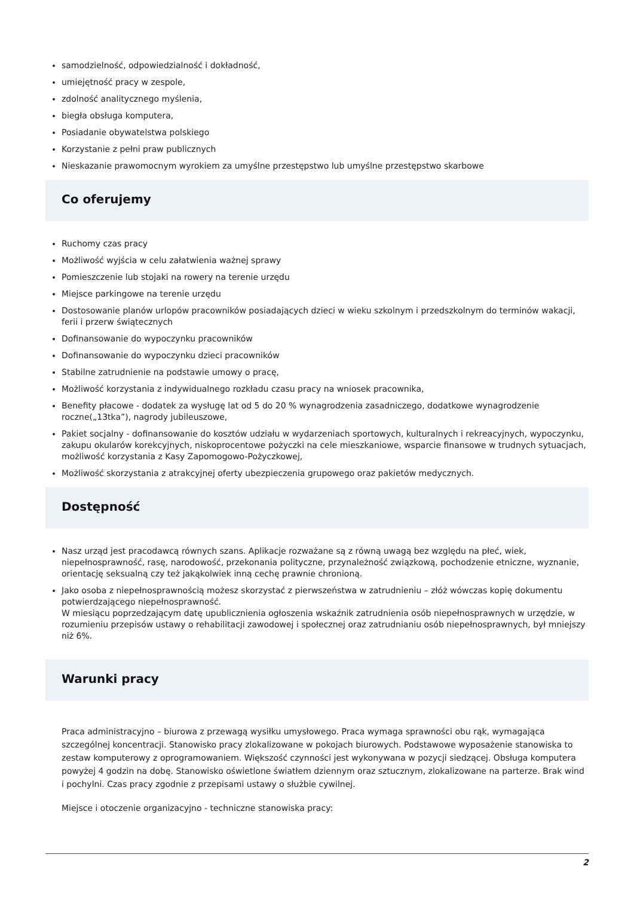samodzielność, odpowiedzialność i dokładność,
umiejętność pracy w zespole,
zdolność analitycznego myślenia,
biegła obsługa komputera,
Posiadanie obywatelstwa polskiego
Korzystanie z pełni praw publicznych
Nieskazanie prawomocnym wyrokiem za umyślne przestępstwo lub umyślne przestępstwo skarbowe
Co oferujemy
Ruchomy czas pracy
Możliwość wyjścia w celu załatwienia ważnej sprawy
Pomieszczenie lub stojaki na rowery na terenie urzędu
Miejsce parkingowe na terenie urzędu
Dostosowanie planów urlopów pracowników posiadających dzieci w wieku szkolnym i przedszkolnym do terminów wakacji, ferii i przerw świątecznych
Dofinansowanie do wypoczynku pracowników
Dofinansowanie do wypoczynku dzieci pracowników
Stabilne zatrudnienie na podstawie umowy o pracę,
Możliwość korzystania z indywidualnego rozkładu czasu pracy na wniosek pracownika,
Benefity płacowe - dodatek za wysługę lat od 5 do 20 % wynagrodzenia zasadniczego, dodatkowe wynagrodzenie roczne(„13tka”), nagrody jubileuszowe,
Pakiet socjalny - dofinansowanie do kosztów udziału w wydarzeniach sportowych, kulturalnych i rekreacyjnych, wypoczynku, zakupu okularów korekcyjnych, niskoprocentowe pożyczki na cele mieszkaniowe, wsparcie finansowe w trudnych sytuacjach, możliwość korzystania z Kasy Zapomogowo-Pożyczkowej,
Możliwość skorzystania z atrakcyjnej oferty ubezpieczenia grupowego oraz pakietów medycznych.
Dostępność
Nasz urząd jest pracodawcą równych szans. Aplikacje rozważane są z równą uwagą bez względu na płeć, wiek, niepełnosprawność, rasę, narodowość, przekonania polityczne, przynależność związkową, pochodzenie etniczne, wyznanie, orientację seksualną czy też jakąkolwiek inną cechę prawnie chronioną.
Jako osoba z niepełnosprawnością możesz skorzystać z pierwszeństwa w zatrudnieniu – złóż wówczas kopię dokumentu potwierdzającego niepełnosprawność.
W miesiącu poprzedzającym datę upublicznienia ogłoszenia wskaźnik zatrudnienia osób niepełnosprawnych w urzędzie, w rozumieniu przepisów ustawy o rehabilitacji zawodowej i społecznej oraz zatrudnianiu osób niepełnosprawnych, był mniejszy niż 6%.
Warunki pracy
Praca administracyjno – biurowa z przewagą wysiłku umysłowego. Praca wymaga sprawności obu rąk, wymagająca szczególnej koncentracji. Stanowisko pracy zlokalizowane w pokojach biurowych. Podstawowe wyposażenie stanowiska to zestaw komputerowy z oprogramowaniem. Większość czynności jest wykonywana w pozycji siedzącej. Obsługa komputera powyżej 4 godzin na dobę. Stanowisko oświetlone światłem dziennym oraz sztucznym, zlokalizowane na parterze. Brak wind i pochylni. Czas pracy zgodnie z przepisami ustawy o służbie cywilnej.
Miejsce i otoczenie organizacyjno - techniczne stanowiska pracy:
2